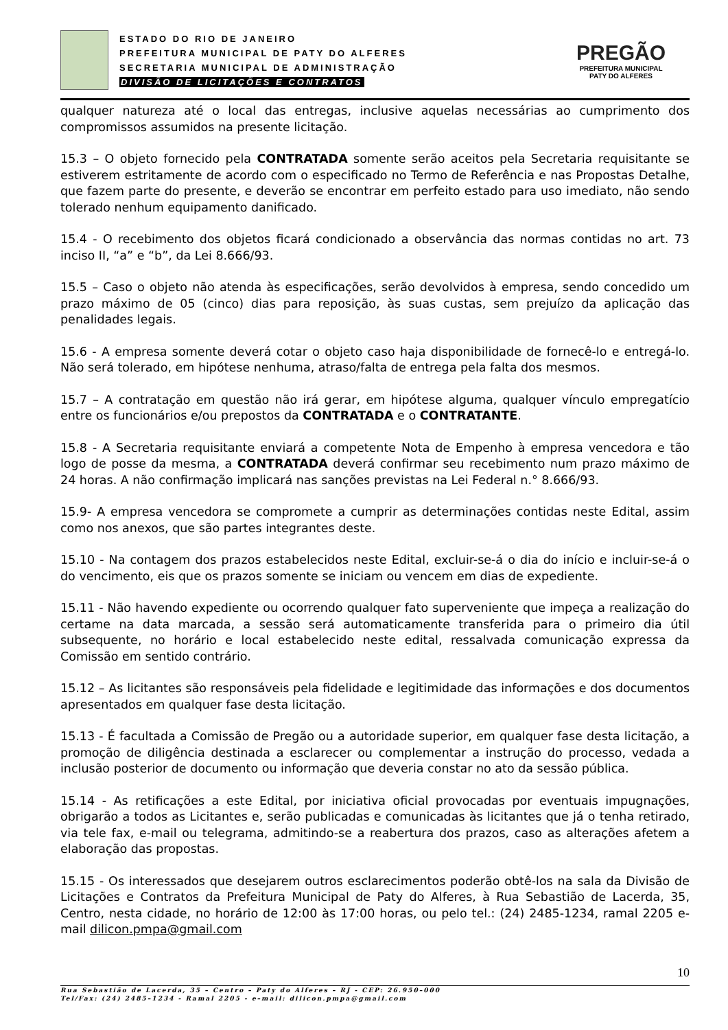ESTADO DO RIO DE JANEIRO
PREFEITURA MUNICIPAL DE PATY DO ALFERES
SECRETARIA MUNICIPAL DE ADMINISTRAÇÃO
DIVISÃO DE LICITAÇÕES E CONTRATOS
PREGÃO
PREFEITURA MUNICIPAL
PATY DO ALFERES
qualquer natureza até o local das entregas, inclusive aquelas necessárias ao cumprimento dos compromissos assumidos na presente licitação.
15.3 – O objeto fornecido pela CONTRATADA somente serão aceitos pela Secretaria requisitante se estiverem estritamente de acordo com o especificado no Termo de Referência e nas Propostas Detalhe, que fazem parte do presente, e deverão se encontrar em perfeito estado para uso imediato, não sendo tolerado nenhum equipamento danificado.
15.4 - O recebimento dos objetos ficará condicionado a observância das normas contidas no art. 73 inciso II, “a” e “b”, da Lei 8.666/93.
15.5 – Caso o objeto não atenda às especificações, serão devolvidos à empresa, sendo concedido um prazo máximo de 05 (cinco) dias para reposição, às suas custas, sem prejuízo da aplicação das penalidades legais.
15.6 - A empresa somente deverá cotar o objeto caso haja disponibilidade de fornecê-lo e entregá-lo. Não será tolerado, em hipótese nenhuma, atraso/falta de entrega pela falta dos mesmos.
15.7 – A contratação em questão não irá gerar, em hipótese alguma, qualquer vínculo empregatício entre os funcionários e/ou prepostos da CONTRATADA e o CONTRATANTE.
15.8 - A Secretaria requisitante enviará a competente Nota de Empenho à empresa vencedora e tão logo de posse da mesma, a CONTRATADA deverá confirmar seu recebimento num prazo máximo de 24 horas. A não confirmação implicará nas sanções previstas na Lei Federal n.° 8.666/93.
15.9- A empresa vencedora se compromete a cumprir as determinações contidas neste Edital, assim como nos anexos, que são partes integrantes deste.
15.10 - Na contagem dos prazos estabelecidos neste Edital, excluir-se-á o dia do início e incluir-se-á o do vencimento, eis que os prazos somente se iniciam ou vencem em dias de expediente.
15.11 - Não havendo expediente ou ocorrendo qualquer fato superveniente que impeça a realização do certame na data marcada, a sessão será automaticamente transferida para o primeiro dia útil subsequente, no horário e local estabelecido neste edital, ressalvada comunicação expressa da Comissão em sentido contrário.
15.12 – As licitantes são responsáveis pela fidelidade e legitimidade das informações e dos documentos apresentados em qualquer fase desta licitação.
15.13 - É facultada a Comissão de Pregão ou a autoridade superior, em qualquer fase desta licitação, a promoção de diligência destinada a esclarecer ou complementar a instrução do processo, vedada a inclusão posterior de documento ou informação que deveria constar no ato da sessão pública.
15.14 - As retificações a este Edital, por iniciativa oficial provocadas por eventuais impugnações, obrigarão a todos as Licitantes e, serão publicadas e comunicadas às licitantes que já o tenha retirado, via tele fax, e-mail ou telegrama, admitindo-se a reabertura dos prazos, caso as alterações afetem a elaboração das propostas.
15.15 - Os interessados que desejarem outros esclarecimentos poderão obtê-los na sala da Divisão de Licitações e Contratos da Prefeitura Municipal de Paty do Alferes, à Rua Sebastião de Lacerda, 35, Centro, nesta cidade, no horário de 12:00 às 17:00 horas, ou pelo tel.: (24) 2485-1234, ramal 2205 e-mail dilicon.pmpa@gmail.com
10
Rua Sebastião de Lacerda, 35 – Centro – Paty do Alferes – RJ - CEP: 26.950–000
Tel/Fax: (24) 2485–1234 - Ramal 2205 - e–mail: dilicon.pmpa@gmail.com